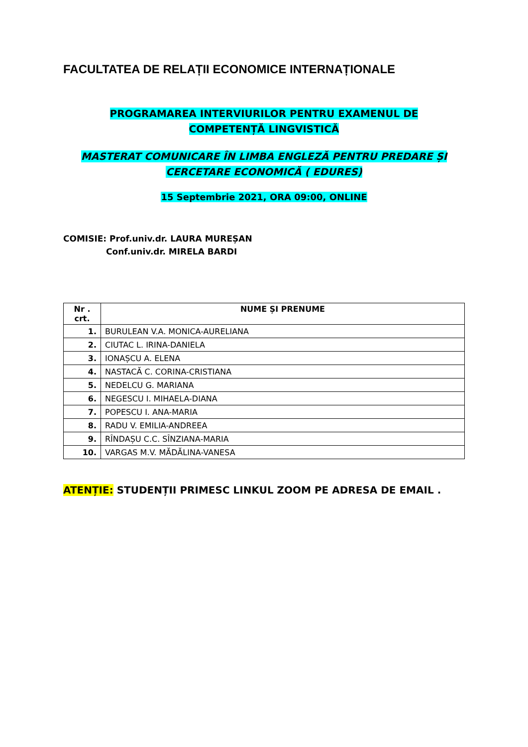FACULTATEA DE RELAȚII ECONOMICE INTERNAȚIONALE
PROGRAMAREA INTERVIURILOR PENTRU EXAMENUL DE
COMPETENȚĂ LINGVISTICĂ
MASTERAT COMUNICARE ÎN LIMBA ENGLEZĂ PENTRU PREDARE ȘI CERCETARE ECONOMICĂ ( EDURES)
15 Septembrie 2021, ORA 09:00, ONLINE
COMISIE: Prof.univ.dr. LAURA MUREȘAN
Conf.univ.dr. MIRELA BARDI
| Nr . crt. | NUME ȘI PRENUME |
| --- | --- |
| 1. | BURULEAN V.A. MONICA-AURELIANA |
| 2. | CIUTAC L. IRINA-DANIELA |
| 3. | IONAȘCU A. ELENA |
| 4. | NASTACĂ C. CORINA-CRISTIANA |
| 5. | NEDELCU G. MARIANA |
| 6. | NEGESCU I. MIHAELA-DIANA |
| 7. | POPESCU I. ANA-MARIA |
| 8. | RADU V. EMILIA-ANDREEA |
| 9. | RÎNDAȘU C.C. SÎNZIANA-MARIA |
| 10. | VARGAS M.V. MĂDĂLINA-VANESA |
ATENȚIE: STUDENȚII PRIMESC LINKUL ZOOM PE ADRESA DE EMAIL .